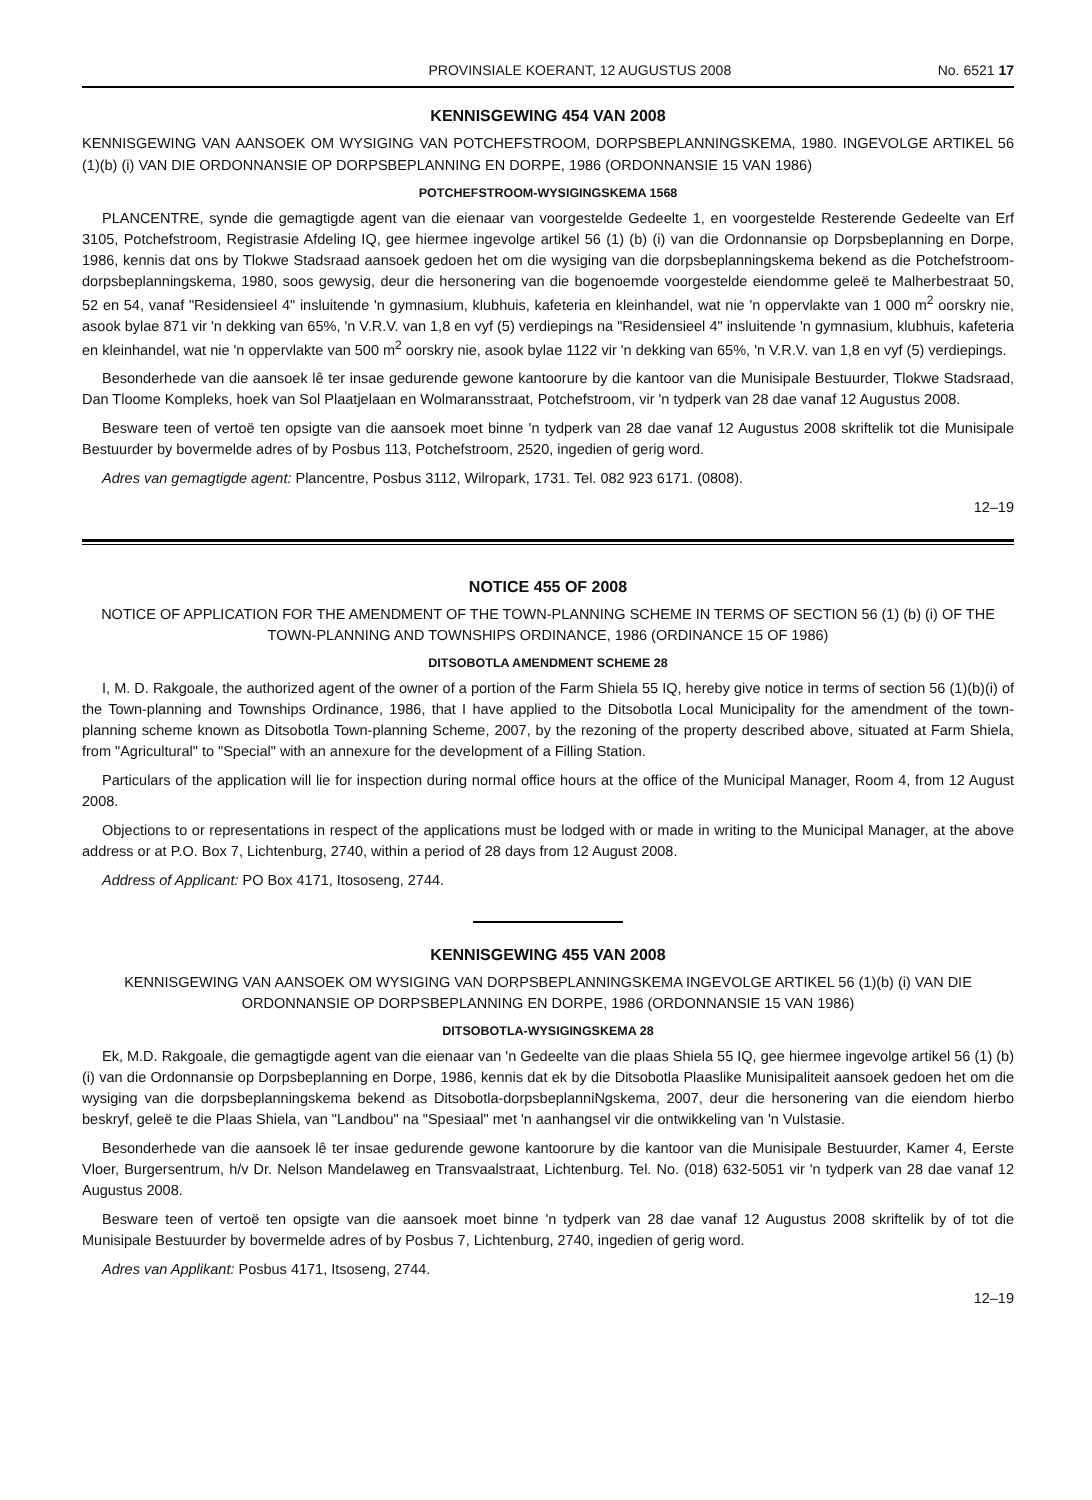PROVINSIALE KOERANT, 12 AUGUSTUS 2008 No. 6521 17
KENNISGEWING 454 VAN 2008
KENNISGEWING VAN AANSOEK OM WYSIGING VAN POTCHEFSTROOM, DORPSBEPLANNINGSKEMA, 1980. INGEVOLGE ARTIKEL 56 (1)(b) (i) VAN DIE ORDONNANSIE OP DORPSBEPLANNING EN DORPE, 1986 (ORDONNANSIE 15 VAN 1986)
POTCHEFSTROOM-WYSIGINGSKEMA 1568
PLANCENTRE, synde die gemagtigde agent van die eienaar van voorgestelde Gedeelte 1, en voorgestelde Resterende Gedeelte van Erf 3105, Potchefstroom, Registrasie Afdeling IQ, gee hiermee ingevolge artikel 56 (1) (b) (i) van die Ordonnansie op Dorpsbeplanning en Dorpe, 1986, kennis dat ons by Tlokwe Stadsraad aansoek gedoen het om die wysiging van die dorpsbeplanningskema bekend as die Potchefstroom-dorpsbeplanningskema, 1980, soos gewysig, deur die hersonering van die bogenoemde voorgestelde eiendomme geleë te Malherbestraat 50, 52 en 54, vanaf "Residensieel 4" insluitende 'n gymnasium, klubhuis, kafeteria en kleinhandel, wat nie 'n oppervlakte van 1 000 m<sup>2</sup> oorskry nie, asook bylae 871 vir 'n dekking van 65%, 'n V.R.V. van 1,8 en vyf (5) verdiepings na "Residensieel 4" insluitende 'n gymnasium, klubhuis, kafeteria en kleinhandel, wat nie 'n oppervlakte van 500 m<sup>2</sup> oorskry nie, asook bylae 1122 vir 'n dekking van 65%, 'n V.R.V. van 1,8 en vyf (5) verdiepings.
Besonderhede van die aansoek lê ter insae gedurende gewone kantoorure by die kantoor van die Munisipale Bestuurder, Tlokwe Stadsraad, Dan Tloome Kompleks, hoek van Sol Plaatjelaan en Wolmaransstraat, Potchefstroom, vir 'n tydperk van 28 dae vanaf 12 Augustus 2008.
Besware teen of vertoë ten opsigte van die aansoek moet binne 'n tydperk van 28 dae vanaf 12 Augustus 2008 skriftelik tot die Munisipale Bestuurder by bovermelde adres of by Posbus 113, Potchefstroom, 2520, ingedien of gerig word.
Adres van gemagtigde agent: Plancentre, Posbus 3112, Wilropark, 1731. Tel. 082 923 6171. (0808).
12–19
NOTICE 455 OF 2008
NOTICE OF APPLICATION FOR THE AMENDMENT OF THE TOWN-PLANNING SCHEME IN TERMS OF SECTION 56 (1) (b) (i) OF THE TOWN-PLANNING AND TOWNSHIPS ORDINANCE, 1986 (ORDINANCE 15 OF 1986)
DITSOBOTLA AMENDMENT SCHEME 28
I, M. D. Rakgoale, the authorized agent of the owner of a portion of the Farm Shiela 55 IQ, hereby give notice in terms of section 56 (1)(b)(i) of the Town-planning and Townships Ordinance, 1986, that I have applied to the Ditsobotla Local Municipality for the amendment of the town-planning scheme known as Ditsobotla Town-planning Scheme, 2007, by the rezoning of the property described above, situated at Farm Shiela, from "Agricultural" to "Special" with an annexure for the development of a Filling Station.
Particulars of the application will lie for inspection during normal office hours at the office of the Municipal Manager, Room 4, from 12 August 2008.
Objections to or representations in respect of the applications must be lodged with or made in writing to the Municipal Manager, at the above address or at P.O. Box 7, Lichtenburg, 2740, within a period of 28 days from 12 August 2008.
Address of Applicant: PO Box 4171, Itososeng, 2744.
KENNISGEWING 455 VAN 2008
KENNISGEWING VAN AANSOEK OM WYSIGING VAN DORPSBEPLANNINGSKEMA INGEVOLGE ARTIKEL 56 (1)(b) (i) VAN DIE ORDONNANSIE OP DORPSBEPLANNING EN DORPE, 1986 (ORDONNANSIE 15 VAN 1986)
DITSOBOTLA-WYSIGINGSKEMA 28
Ek, M.D. Rakgoale, die gemagtigde agent van die eienaar van 'n Gedeelte van die plaas Shiela 55 IQ, gee hiermee ingevolge artikel 56 (1) (b) (i) van die Ordonnansie op Dorpsbeplanning en Dorpe, 1986, kennis dat ek by die Ditsobotla Plaaslike Munisipaliteit aansoek gedoen het om die wysiging van die dorpsbeplanningskema bekend as Ditsobotla-dorpsbeplanniNgskema, 2007, deur die hersonering van die eiendom hierbo beskryf, geleë te die Plaas Shiela, van "Landbou" na "Spesiaal" met 'n aanhangsel vir die ontwikkeling van 'n Vulstasie.
Besonderhede van die aansoek lê ter insae gedurende gewone kantoorure by die kantoor van die Munisipale Bestuurder, Kamer 4, Eerste Vloer, Burgersentrum, h/v Dr. Nelson Mandelaweg en Transvaalstraat, Lichtenburg. Tel. No. (018) 632-5051 vir 'n tydperk van 28 dae vanaf 12 Augustus 2008.
Besware teen of vertoë ten opsigte van die aansoek moet binne 'n tydperk van 28 dae vanaf 12 Augustus 2008 skriftelik by of tot die Munisipale Bestuurder by bovermelde adres of by Posbus 7, Lichtenburg, 2740, ingedien of gerig word.
Adres van Applikant: Posbus 4171, Itsoseng, 2744.
12–19